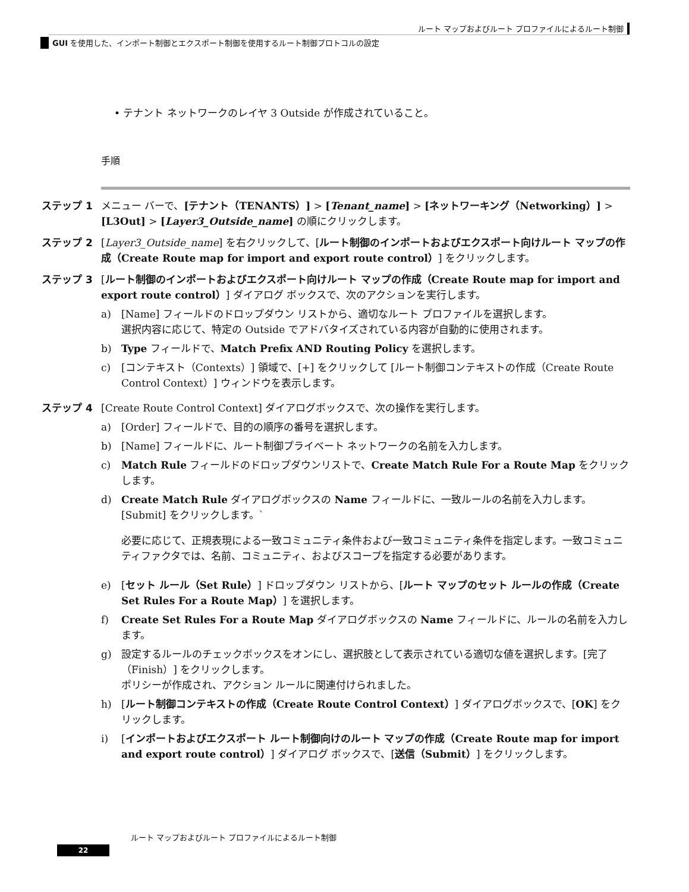ルート マップおよびルート プロファイルによるルート制御
GUI を使用した、インポート制御とエクスポート制御を使用するルート制御プロトコルの設定
• テナント ネットワークのレイヤ 3 Outside が作成されていること。
手順
ステップ 1 メニュー バーで、[テナント（TENANTS）] > [Tenant_name] > [ネットワーキング（Networking）] > [L3Out] > [Layer3_Outside_name] の順にクリックします。
ステップ 2 [Layer3_Outside_name] を右クリックして、[ルート制御のインポートおよびエクスポート向けルート マップの作成（Create Route map for import and export route control）] をクリックします。
ステップ 3 [ルート制御のインポートおよびエクスポート向けルート マップの作成（Create Route map for import and export route control）] ダイアログ ボックスで、次のアクションを実行します。
a) [Name] フィールドのドロップダウン リストから、適切なルート プロファイルを選択します。
選択内容に応じて、特定の Outside でアドバタイズされている内容が自動的に使用されます。
b) Type フィールドで、Match Prefix AND Routing Policy を選択します。
c) [コンテキスト（Contexts）] 領域で、[+] をクリックして [ルート制御コンテキストの作成（Create Route Control Context）] ウィンドウを表示します。
ステップ 4 [Create Route Control Context] ダイアログボックスで、次の操作を実行します。
a) [Order] フィールドで、目的の順序の番号を選択します。
b) [Name] フィールドに、ルート制御プライベート ネットワークの名前を入力します。
c) Match Rule フィールドのドロップダウンリストで、Create Match Rule For a Route Map をクリックします。
d) Create Match Rule ダイアログボックスの Name フィールドに、一致ルールの名前を入力します。[Submit] をクリックします。`
必要に応じて、正規表現による一致コミュニティ条件および一致コミュニティ条件を指定します。一致コミュニティファクタでは、名前、コミュニティ、およびスコープを指定する必要があります。
e) [セット ルール（Set Rule）] ドロップダウン リストから、[ルート マップのセット ルールの作成（Create Set Rules For a Route Map）] を選択します。
f) Create Set Rules For a Route Map ダイアログボックスの Name フィールドに、ルールの名前を入力します。
g) 設定するルールのチェックボックスをオンにし、選択肢として表示されている適切な値を選択します。[完了（Finish）] をクリックします。
ポリシーが作成され、アクション ルールに関連付けられました。
h) [ルート制御コンテキストの作成（Create Route Control Context）] ダイアログボックスで、[OK] をクリックします。
i) [インポートおよびエクスポート ルート制御向けのルート マップの作成（Create Route map for import and export route control）] ダイアログ ボックスで、[送信（Submit）] をクリックします。
ルート マップおよびルート プロファイルによるルート制御
22